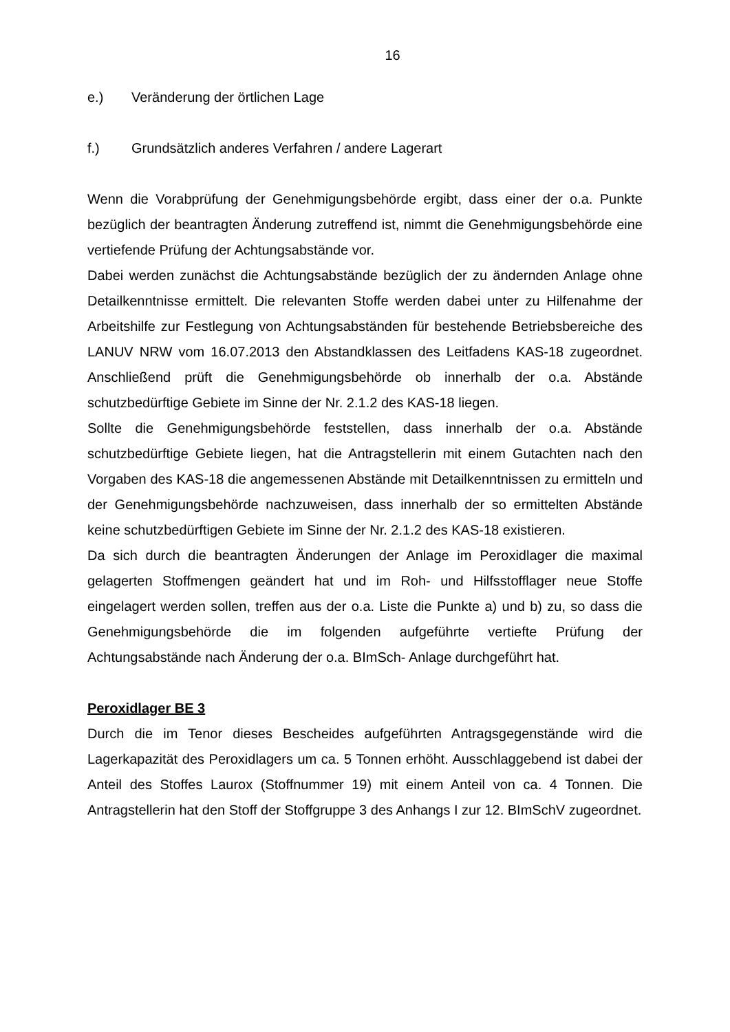16
e.) Veränderung der örtlichen Lage
f.) Grundsätzlich anderes Verfahren / andere Lagerart
Wenn die Vorabprüfung der Genehmigungsbehörde ergibt, dass einer der o.a. Punkte bezüglich der beantragten Änderung zutreffend ist, nimmt die Genehmigungsbehörde eine vertiefende Prüfung der Achtungsabstände vor.
Dabei werden zunächst die Achtungsabstände bezüglich der zu ändernden Anlage ohne Detailkenntnisse ermittelt. Die relevanten Stoffe werden dabei unter zu Hilfenahme der Arbeitshilfe zur Festlegung von Achtungsabständen für bestehende Betriebsbereiche des LANUV NRW vom 16.07.2013 den Abstandklassen des Leitfadens KAS-18 zugeordnet. Anschließend prüft die Genehmigungsbehörde ob innerhalb der o.a. Abstände schutzbedürftige Gebiete im Sinne der Nr. 2.1.2 des KAS-18 liegen.
Sollte die Genehmigungsbehörde feststellen, dass innerhalb der o.a. Abstände schutzbedürftige Gebiete liegen, hat die Antragstellerin mit einem Gutachten nach den Vorgaben des KAS-18 die angemessenen Abstände mit Detailkenntnissen zu ermitteln und der Genehmigungsbehörde nachzuweisen, dass innerhalb der so ermittelten Abstände keine schutzbedürftigen Gebiete im Sinne der Nr. 2.1.2 des KAS-18 existieren.
Da sich durch die beantragten Änderungen der Anlage im Peroxidlager die maximal gelagerten Stoffmengen geändert hat und im Roh- und Hilfsstofflager neue Stoffe eingelagert werden sollen, treffen aus der o.a. Liste die Punkte a) und b) zu, so dass die Genehmigungsbehörde die im folgenden aufgeführte vertiefte Prüfung der Achtungsabstände nach Änderung der o.a. BImSch- Anlage durchgeführt hat.
Peroxidlager BE 3
Durch die im Tenor dieses Bescheides aufgeführten Antragsgegenstände wird die Lagerkapazität des Peroxidlagers um ca. 5 Tonnen erhöht. Ausschlaggebend ist dabei der Anteil des Stoffes Laurox (Stoffnummer 19) mit einem Anteil von ca. 4 Tonnen. Die Antragstellerin hat den Stoff der Stoffgruppe 3 des Anhangs I zur 12. BImSchV zugeordnet.